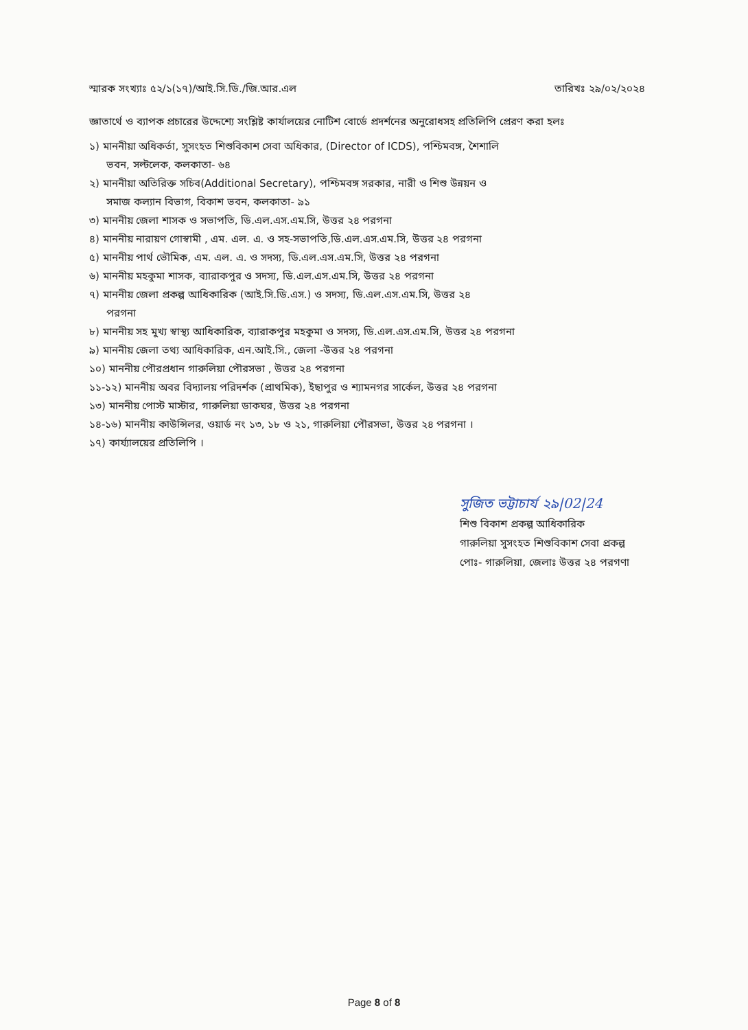স্মারক সংখ্যাঃ ৫২/১(১৭)/আই.সি.ডি./জি.আর.এল তারিখঃ ২৯/০২/২০২৪
জ্ঞাতার্থে ও ব্যাপক প্রচারের উদ্দেশ্যে সংশ্লিষ্ট কার্যালয়ের নোটিশ বোর্ডে প্রদর্শনের অনুরোধসহ প্রতিলিপি প্রেরণ করা হলঃ
১) মাননীয়া অধিকর্তা, সুসংহত শিশুবিকাশ সেবা অধিকার, (Director of ICDS), পশ্চিমবঙ্গ, শৈশালি
ভবন, সল্টলেক, কলকাতা- ৬৪
২) মাননীয়া অতিরিক্ত সচিব(Additional Secretary), পশ্চিমবঙ্গ সরকার, নারী ও শিশু উন্নয়ন ও
সমাজ কল্যান বিভাগ, বিকাশ ভবন, কলকাতা- ৯১
৩) মাননীয় জেলা শাসক ও সভাপতি, ডি.এল.এস.এম.সি, উত্তর ২৪ পরগনা
৪) মাননীয় নারায়ণ গোস্বামী , এম. এল. এ. ও সহ-সভাপতি,ডি.এল.এস.এম.সি, উত্তর ২৪ পরগনা
৫) মাননীয় পার্থ ভৌমিক, এম. এল. এ. ও সদস্য, ডি.এল.এস.এম.সি, উত্তর ২৪ পরগনা
৬) মাননীয় মহকুমা শাসক, ব্যারাকপুর ও সদস্য, ডি.এল.এস.এম.সি, উত্তর ২৪ পরগনা
৭) মাননীয় জেলা প্রকল্প আধিকারিক (আই.সি.ডি.এস.) ও সদস্য, ডি.এল.এস.এম.সি, উত্তর ২৪
পরগনা
৮) মাননীয় সহ মুখ্য স্বাস্থ্য আধিকারিক, ব্যারাকপুর মহকুমা ও সদস্য, ডি.এল.এস.এম.সি, উত্তর ২৪ পরগনা
৯) মাননীয় জেলা তথ্য আধিকারিক, এন.আই.সি., জেলা -উত্তর ২৪ পরগনা
১০) মাননীয় পৌরপ্রধান গারুলিয়া পৌরসভা , উত্তর ২৪ পরগনা
১১-১২) মাননীয় অবর বিদ্যালয় পরিদর্শক (প্রাথমিক), ইছাপুর ও শ্যামনগর সার্কেল, উত্তর ২৪ পরগনা
১৩) মাননীয় পোস্ট মাস্টার, গারুলিয়া ডাকঘর, উত্তর ২৪ পরগনা
১৪-১৬) মাননীয় কাউন্সিলর, ওয়ার্ড নং ১৩, ১৮ ও ২১, গারুলিয়া পৌরসভা, উত্তর ২৪ পরগনা ।
১৭) কার্য্যালয়ের প্রতিলিপি ।
সুজিত ভট্টাচার্য ২৯|02|24
শিশু বিকাশ প্রকল্প আধিকারিক
গারুলিয়া সুসংহত শিশুবিকাশ সেবা প্রকল্প
পোঃ- গারুলিয়া, জেলাঃ উত্তর ২৪ পরগণা
Page 8 of 8